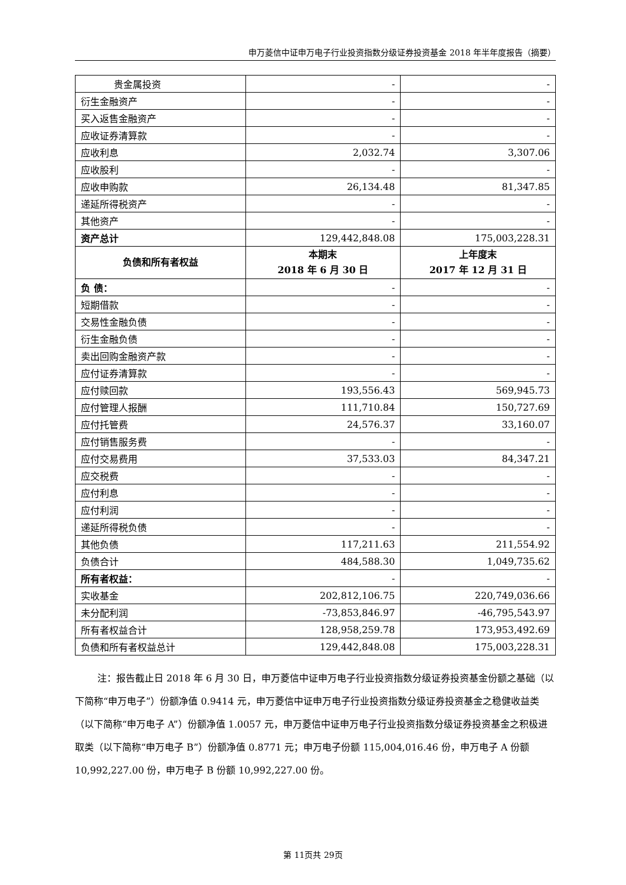申万菱信中证申万电子行业投资指数分级证券投资基金 2018 年半年度报告（摘要）
| 贵金属投资 | - | - |
| 衍生金融资产 | - | - |
| 买入返售金融资产 | - | - |
| 应收证券清算款 | - | - |
| 应收利息 | 2,032.74 | 3,307.06 |
| 应收股利 | - | - |
| 应收申购款 | 26,134.48 | 81,347.85 |
| 递延所得税资产 | - | - |
| 其他资产 | - | - |
| 资产总计 | 129,442,848.08 | 175,003,228.31 |
| 负债和所有者权益 | 本期末 2018 年 6 月 30 日 | 上年度末 2017 年 12 月 31 日 |
| 负 债： | - | - |
| 短期借款 | - | - |
| 交易性金融负债 | - | - |
| 衍生金融负债 | - | - |
| 卖出回购金融资产款 | - | - |
| 应付证券清算款 | - | - |
| 应付赎回款 | 193,556.43 | 569,945.73 |
| 应付管理人报酬 | 111,710.84 | 150,727.69 |
| 应付托管费 | 24,576.37 | 33,160.07 |
| 应付销售服务费 | - | - |
| 应付交易费用 | 37,533.03 | 84,347.21 |
| 应交税费 | - | - |
| 应付利息 | - | - |
| 应付利润 | - | - |
| 递延所得税负债 | - | - |
| 其他负债 | 117,211.63 | 211,554.92 |
| 负债合计 | 484,588.30 | 1,049,735.62 |
| 所有者权益： | - | - |
| 实收基金 | 202,812,106.75 | 220,749,036.66 |
| 未分配利润 | -73,853,846.97 | -46,795,543.97 |
| 所有者权益合计 | 128,958,259.78 | 173,953,492.69 |
| 负债和所有者权益总计 | 129,442,848.08 | 175,003,228.31 |
注：报告截止日 2018 年 6 月 30 日，申万菱信中证申万电子行业投资指数分级证券投资基金份额之基础（以下简称“申万电子”）份额净值 0.9414 元，申万菱信中证申万电子行业投资指数分级证券投资基金之稳健收益类（以下简称“申万电子 A”）份额净值 1.0057 元，申万菱信中证申万电子行业投资指数分级证券投资基金之积极进取类（以下简称“申万电子 B”）份额净值 0.8771 元；申万电子份额 115,004,016.46 份，申万电子 A 份额 10,992,227.00 份，申万电子 B 份额 10,992,227.00 份。
第 11页共 29页